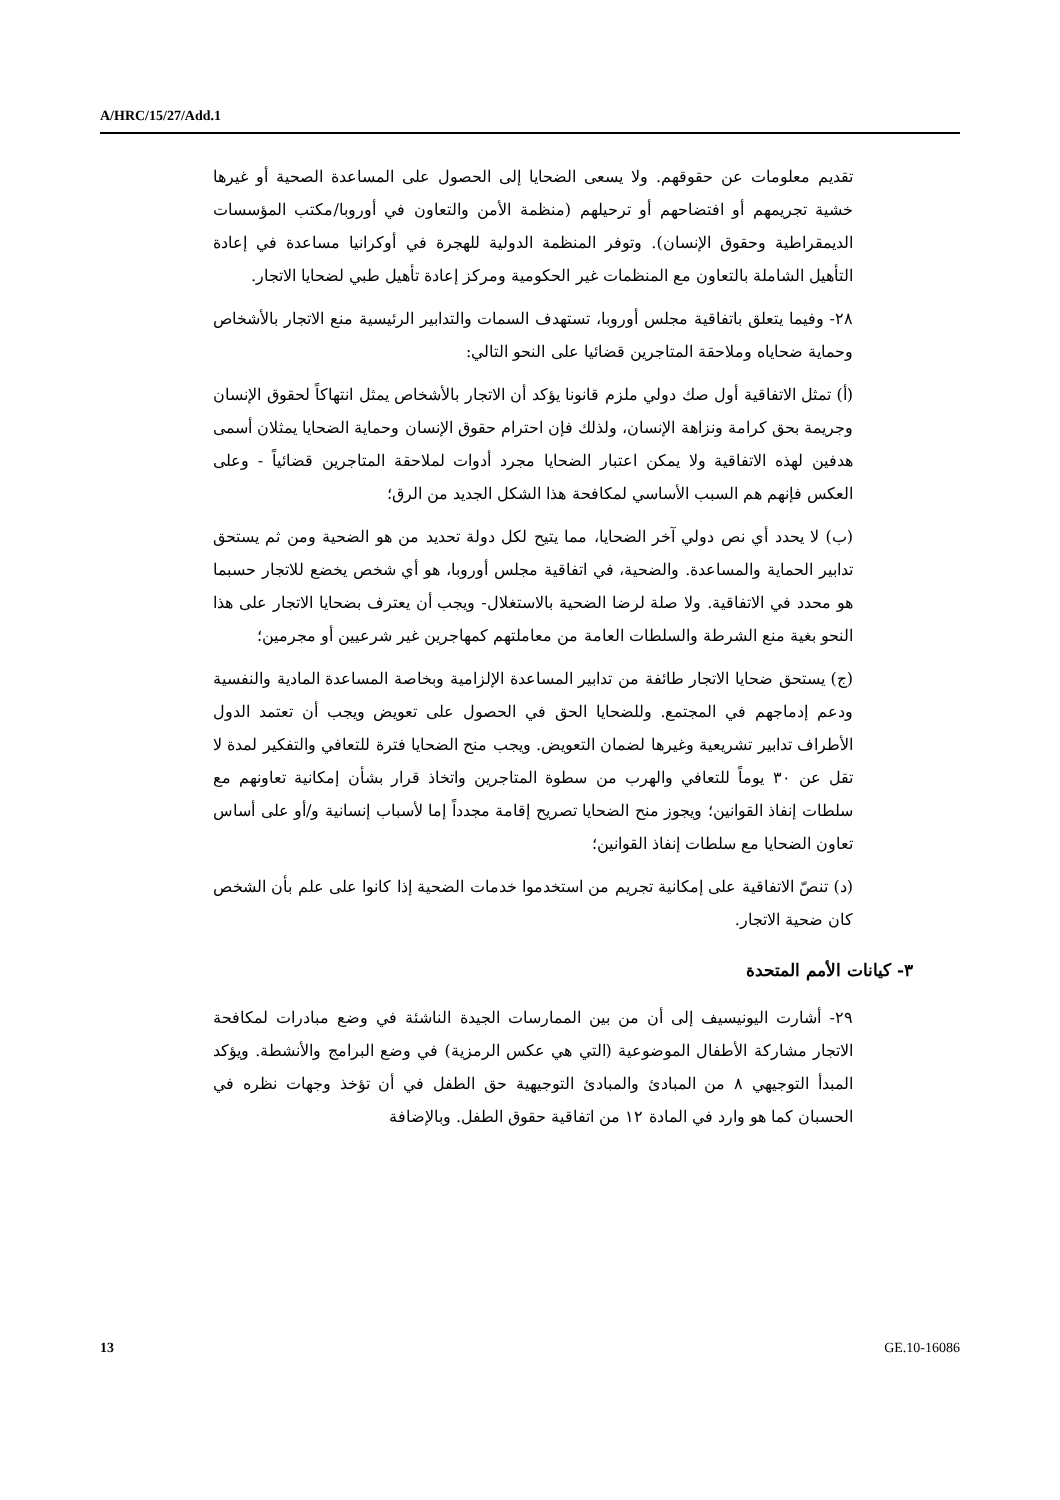A/HRC/15/27/Add.1
تقديم معلومات عن حقوقهم. ولا يسعى الضحايا إلى الحصول على المساعدة الصحية أو غيرها خشية تجريمهم أو افتضاحهم أو ترحيلهم (منظمة الأمن والتعاون في أوروبا/مكتب المؤسسات الديمقراطية وحقوق الإنسان). وتوفر المنظمة الدولية للهجرة في أوكرانيا مساعدة في إعادة التأهيل الشاملة بالتعاون مع المنظمات غير الحكومية ومركز إعادة تأهيل طبي لضحايا الاتجار.
٢٨- وفيما يتعلق باتفاقية مجلس أوروبا، تستهدف السمات والتدابير الرئيسية منع الاتجار بالأشخاص وحماية ضحاياه وملاحقة المتاجرين قضائيا على النحو التالي:
(أ) تمثل الاتفاقية أول صك دولي ملزم قانونا يؤكد أن الاتجار بالأشخاص يمثل انتهاكاً لحقوق الإنسان وجريمة بحق كرامة ونزاهة الإنسان، ولذلك فإن احترام حقوق الإنسان وحماية الضحايا يمثلان أسمى هدفين لهذه الاتفاقية ولا يمكن اعتبار الضحايا مجرد أدوات لملاحقة المتاجرين قضائياً - وعلى العكس فإنهم هم السبب الأساسي لمكافحة هذا الشكل الجديد من الرق؛
(ب) لا يحدد أي نص دولي آخر الضحايا، مما يتيح لكل دولة تحديد من هو الضحية ومن ثم يستحق تدابير الحماية والمساعدة. والضحية، في اتفاقية مجلس أوروبا، هو أي شخص يخضع للاتجار حسبما هو محدد في الاتفاقية. ولا صلة لرضا الضحية بالاستغلال- ويجب أن يعترف بضحايا الاتجار على هذا النحو بغية منع الشرطة والسلطات العامة من معاملتهم كمهاجرين غير شرعيين أو مجرمين؛
(ج) يستحق ضحايا الاتجار طائفة من تدابير المساعدة الإلزامية وبخاصة المساعدة المادية والنفسية ودعم إدماجهم في المجتمع. وللضحايا الحق في الحصول على تعويض ويجب أن تعتمد الدول الأطراف تدابير تشريعية وغيرها لضمان التعويض. ويجب منح الضحايا فترة للتعافي والتفكير لمدة لا تقل عن ٣٠ يوماً للتعافي والهرب من سطوة المتاجرين واتخاذ قرار بشأن إمكانية تعاونهم مع سلطات إنفاذ القوانين؛ ويجوز منح الضحايا تصريح إقامة مجدداً إما لأسباب إنسانية و/أو على أساس تعاون الضحايا مع سلطات إنفاذ القوانين؛
(د) تنصّ الاتفاقية على إمكانية تجريم من استخدموا خدمات الضحية إذا كانوا على علم بأن الشخص كان ضحية الاتجار.
٣- كيانات الأمم المتحدة
٢٩- أشارت اليونيسيف إلى أن من بين الممارسات الجيدة الناشئة في وضع مبادرات لمكافحة الاتجار مشاركة الأطفال الموضوعية (التي هي عكس الرمزية) في وضع البرامج والأنشطة. ويؤكد المبدأ التوجيهي ٨ من المبادئ والمبادئ التوجيهية حق الطفل في أن تؤخذ وجهات نظره في الحسبان كما هو وارد في المادة ١٢ من اتفاقية حقوق الطفل. وبالإضافة
13 GE.10-16086